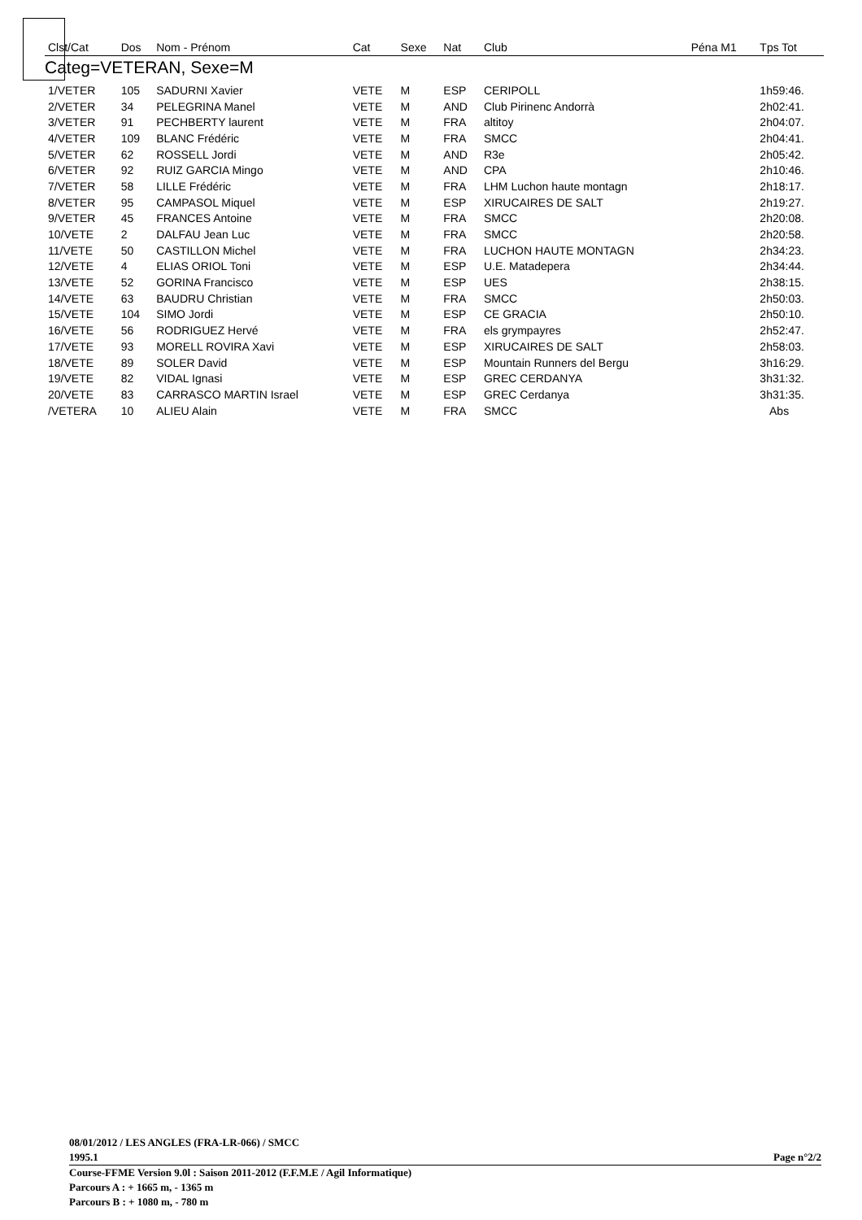| Clst/Cat | Dos | Nom - Prénom | Cat | Sexe | Nat | Club | Péna M1 | Tps Tot |
| --- | --- | --- | --- | --- | --- | --- | --- | --- |
| Categ=VETERAN, Sexe=M | | | | | | | | |
| 1/VETER | 105 | SADURNI Xavier | VETE | M | ESP | CERIPOLL | | 1h59:46. |
| 2/VETER | 34 | PELEGRINA Manel | VETE | M | AND | Club Pirinenc Andorrà | | 2h02:41. |
| 3/VETER | 91 | PECHBERTY laurent | VETE | M | FRA | altitoy | | 2h04:07. |
| 4/VETER | 109 | BLANC Frédéric | VETE | M | FRA | SMCC | | 2h04:41. |
| 5/VETER | 62 | ROSSELL Jordi | VETE | M | AND | R3e | | 2h05:42. |
| 6/VETER | 92 | RUIZ GARCIA Mingo | VETE | M | AND | CPA | | 2h10:46. |
| 7/VETER | 58 | LILLE Frédéric | VETE | M | FRA | LHM Luchon haute montagn | | 2h18:17. |
| 8/VETER | 95 | CAMPASOL Miquel | VETE | M | ESP | XIRUCAIRES DE SALT | | 2h19:27. |
| 9/VETER | 45 | FRANCES Antoine | VETE | M | FRA | SMCC | | 2h20:08. |
| 10/VETE | 2 | DALFAU Jean Luc | VETE | M | FRA | SMCC | | 2h20:58. |
| 11/VETE | 50 | CASTILLON Michel | VETE | M | FRA | LUCHON HAUTE MONTAGN | | 2h34:23. |
| 12/VETE | 4 | ELIAS ORIOL Toni | VETE | M | ESP | U.E. Matadepera | | 2h34:44. |
| 13/VETE | 52 | GORINA Francisco | VETE | M | ESP | UES | | 2h38:15. |
| 14/VETE | 63 | BAUDRU Christian | VETE | M | FRA | SMCC | | 2h50:03. |
| 15/VETE | 104 | SIMO Jordi | VETE | M | ESP | CE GRACIA | | 2h50:10. |
| 16/VETE | 56 | RODRIGUEZ Hervé | VETE | M | FRA | els grympayres | | 2h52:47. |
| 17/VETE | 93 | MORELL ROVIRA Xavi | VETE | M | ESP | XIRUCAIRES DE SALT | | 2h58:03. |
| 18/VETE | 89 | SOLER David | VETE | M | ESP | Mountain Runners del Bergu | | 3h16:29. |
| 19/VETE | 82 | VIDAL Ignasi | VETE | M | ESP | GREC CERDANYA | | 3h31:32. |
| 20/VETE | 83 | CARRASCO MARTIN Israel | VETE | M | ESP | GREC Cerdanya | | 3h31:35. |
| /VETERA | 10 | ALIEU Alain | VETE | M | FRA | SMCC | | Abs |
08/01/2012 / LES ANGLES (FRA-LR-066) / SMCC
1995.1
Page n°2/2
Course-FFME Version 9.0l : Saison 2011-2012 (F.F.M.E / Agil Informatique)
Parcours A : + 1665 m, - 1365 m
Parcours B : + 1080 m, - 780 m